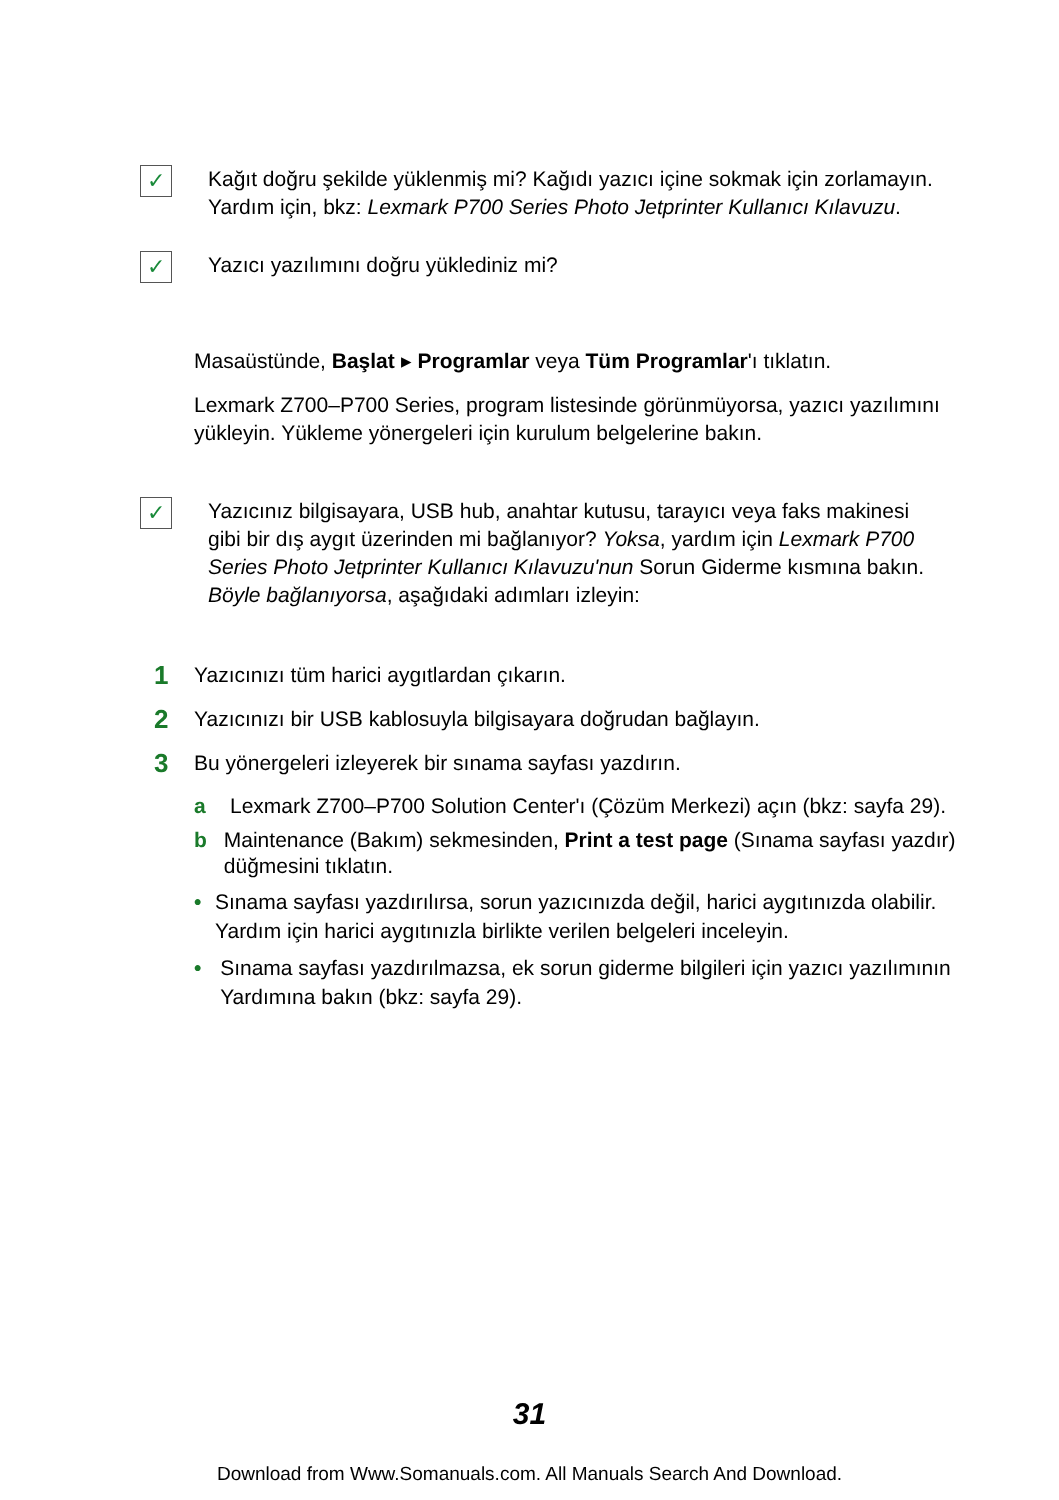✓
Kağıt doğru şekilde yüklenmiş mi? Kağıdı yazıcı içine sokmak için zorlamayın. Yardım için, bkz: Lexmark P700 Series Photo Jetprinter Kullanıcı Kılavuzu.
✓
Yazıcı yazılımını doğru yüklediniz mi?
Masaüstünde, Başlat ▸ Programlar veya Tüm Programlar'ı tıklatın.
Lexmark Z700–P700 Series, program listesinde görünmüyorsa, yazıcı yazılımını yükleyin. Yükleme yönergeleri için kurulum belgelerine bakın.
✓
Yazıcınız bilgisayara, USB hub, anahtar kutusu, tarayıcı veya faks makinesi gibi bir dış aygıt üzerinden mi bağlanıyor? Yoksa, yardım için Lexmark P700 Series Photo Jetprinter Kullanıcı Kılavuzu'nun Sorun Giderme kısmına bakın. Böyle bağlanıyorsa, aşağıdaki adımları izleyin:
1
Yazıcınızı tüm harici aygıtlardan çıkarın.
2
Yazıcınızı bir USB kablosuyla bilgisayara doğrudan bağlayın.
3
Bu yönergeleri izleyerek bir sınama sayfası yazdırın.
a Lexmark Z700–P700 Solution Center'ı (Çözüm Merkezi) açın (bkz: sayfa 29).
b Maintenance (Bakım) sekmesinden, Print a test page (Sınama sayfası yazdır) düğmesini tıklatın.
• Sınama sayfası yazdırılırsa, sorun yazıcınızda değil, harici aygıtınızda olabilir. Yardım için harici aygıtınızla birlikte verilen belgeleri inceleyin.
• Sınama sayfası yazdırılmazsa, ek sorun giderme bilgileri için yazıcı yazılımının Yardımına bakın (bkz: sayfa 29).
31
Download from Www.Somanuals.com. All Manuals Search And Download.